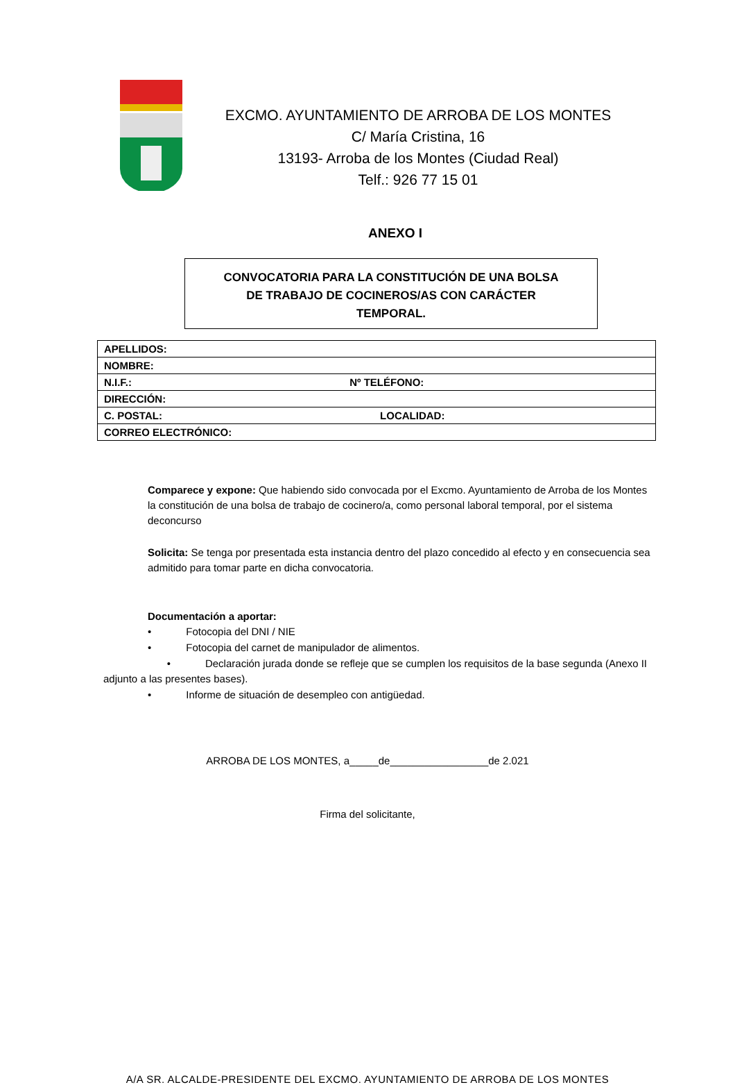EXCMO. AYUNTAMIENTO DE ARROBA DE LOS MONTES
C/ María Cristina, 16
13193- Arroba de los Montes (Ciudad Real)
Telf.: 926 77 15 01
ANEXO I
CONVOCATORIA PARA LA CONSTITUCIÓN DE UNA BOLSA
DE TRABAJO DE COCINEROS/AS CON CARÁCTER
TEMPORAL.
| APELLIDOS: |
| NOMBRE: |
| N.I.F.: Nº TELÉFONO: |
| DIRECCIÓN: |
| C. POSTAL: LOCALIDAD: |
| CORREO ELECTRÓNICO: |
Comparece y expone: Que habiendo sido convocada por el Excmo. Ayuntamiento de Arroba de los Montes la constitución de una bolsa de trabajo de cocinero/a, como personal laboral temporal, por el sistema deconcurso
Solicita: Se tenga por presentada esta instancia dentro del plazo concedido al efecto y en consecuencia sea admitido para tomar parte en dicha convocatoria.
Documentación a aportar:
• Fotocopia del DNI / NIE
• Fotocopia del carnet de manipulador de alimentos.
• Declaración jurada donde se refleje que se cumplen los requisitos de la base segunda (Anexo II adjunto a las presentes bases).
• Informe de situación de desempleo con antigüedad.
ARROBA DE LOS MONTES, a_____de_________________de 2.021
Firma del solicitante,
A/A SR. ALCALDE-PRESIDENTE DEL EXCMO. AYUNTAMIENTO DE ARROBA DE LOS MONTES